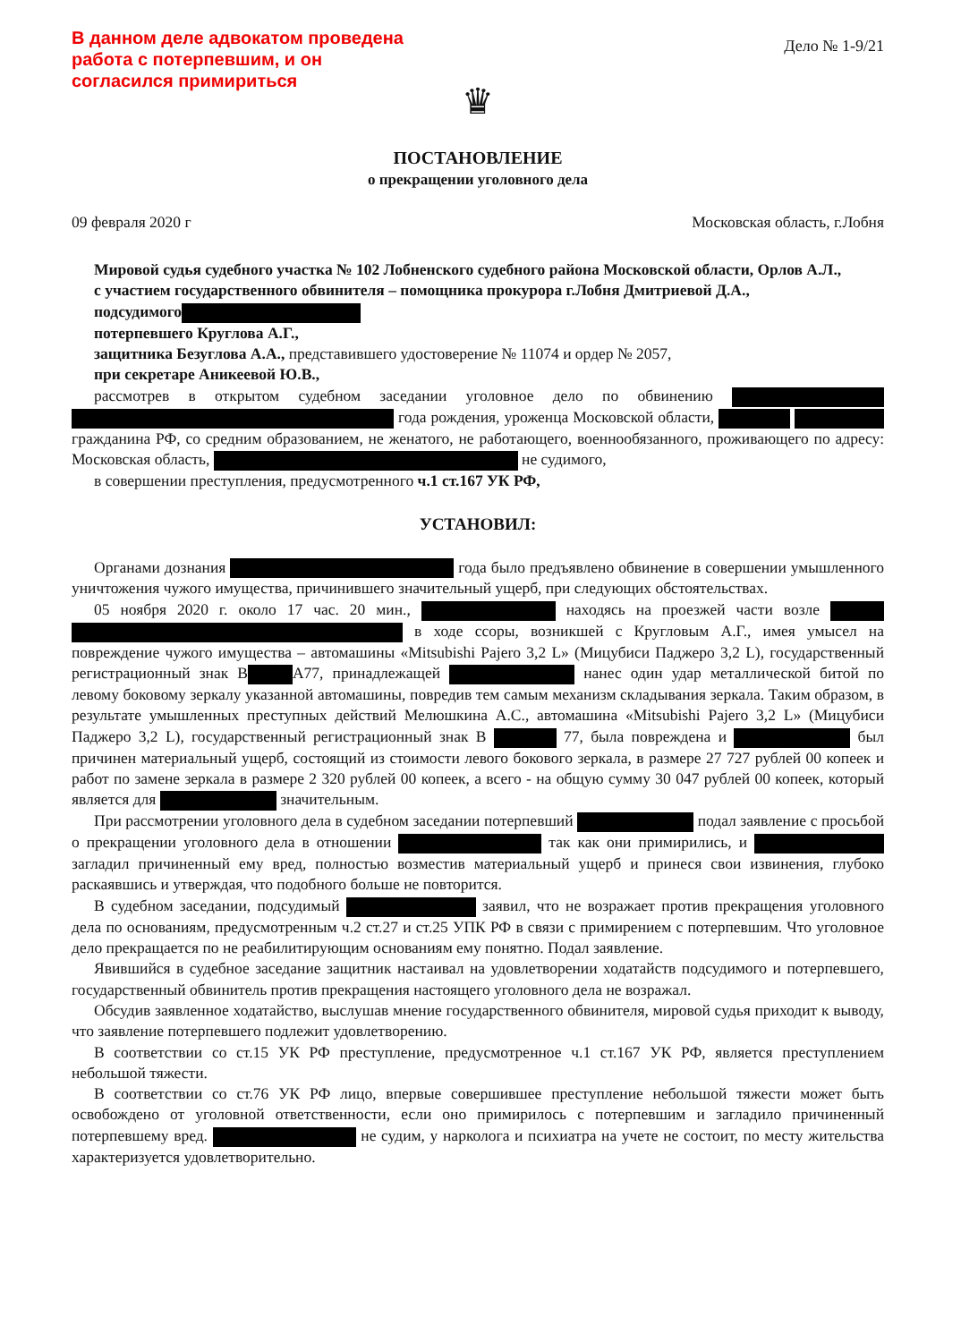В данном деле адвокатом проведена
работа с потерпевшим, и он
согласился примириться
Дело № 1-9/21
♛
ПОСТАНОВЛЕНИЕ
о прекращении уголовного дела
09 февраля 2020 г Московская область, г.Лобня
Мировой судья судебного участка № 102 Лобненского судебного района Московской области, Орлов А.Л.,
с участием государственного обвинителя – помощника прокурора г.Лобня Дмитриевой Д.А.,
подсудимого
потерпевшего Круглова А.Г.,
защитника Безуглова А.А., представившего удостоверение № 11074 и ордер № 2057,
при секретаре Аникеевой Ю.В.,
рассмотрев в открытом судебном заседании уголовное дело по обвинению года рождения, уроженца Московской области, гражданина РФ, со средним образованием, не женатого, не работающего, военнообязанного, проживающего по адресу: Московская область, не судимого,
в совершении преступления, предусмотренного ч.1 ст.167 УК РФ,
УСТАНОВИЛ:
Органами дознания года было предъявлено обвинение в совершении умышленного уничтожения чужого имущества, причинившего значительный ущерб, при следующих обстоятельствах.
05 ноября 2020 г. около 17 час. 20 мин., находясь на проезжей части возле в ходе ссоры, возникшей с Кругловым А.Г., имея умысел на повреждение чужого имущества – автомашины «Mitsubishi Pajero 3,2 L» (Мицубиси Паджеро 3,2 L), государственный регистрационный знак В А77, принадлежащей нанес один удар металлической битой по левому боковому зеркалу указанной автомашины, повредив тем самым механизм складывания зеркала. Таким образом, в результате умышленных преступных действий Мелюшкина А.С., автомашина «Mitsubishi Pajero 3,2 L» (Мицубиси Паджеро 3,2 L), государственный регистрационный знак В 77, была повреждена и был причинен материальный ущерб, состоящий из стоимости левого бокового зеркала, в размере 27 727 рублей 00 копеек и работ по замене зеркала в размере 2 320 рублей 00 копеек, а всего - на общую сумму 30 047 рублей 00 копеек, который является для значительным.
При рассмотрении уголовного дела в судебном заседании потерпевший подал заявление с просьбой о прекращении уголовного дела в отношении так как они примирились, и загладил причиненный ему вред, полностью возместив материальный ущерб и принеся свои извинения, глубоко раскаявшись и утверждая, что подобного больше не повторится.
В судебном заседании, подсудимый заявил, что не возражает против прекращения уголовного дела по основаниям, предусмотренным ч.2 ст.27 и ст.25 УПК РФ в связи с примирением с потерпевшим. Что уголовное дело прекращается по не реабилитирующим основаниям ему понятно. Подал заявление.
Явившийся в судебное заседание защитник настаивал на удовлетворении ходатайств подсудимого и потерпевшего, государственный обвинитель против прекращения настоящего уголовного дела не возражал.
Обсудив заявленное ходатайство, выслушав мнение государственного обвинителя, мировой судья приходит к выводу, что заявление потерпевшего подлежит удовлетворению.
В соответствии со ст.15 УК РФ преступление, предусмотренное ч.1 ст.167 УК РФ, является преступлением небольшой тяжести.
В соответствии со ст.76 УК РФ лицо, впервые совершившее преступление небольшой тяжести может быть освобождено от уголовной ответственности, если оно примирилось с потерпевшим и загладило причиненный потерпевшему вред. не судим, у нарколога и психиатра на учете не состоит, по месту жительства характеризуется удовлетворительно.